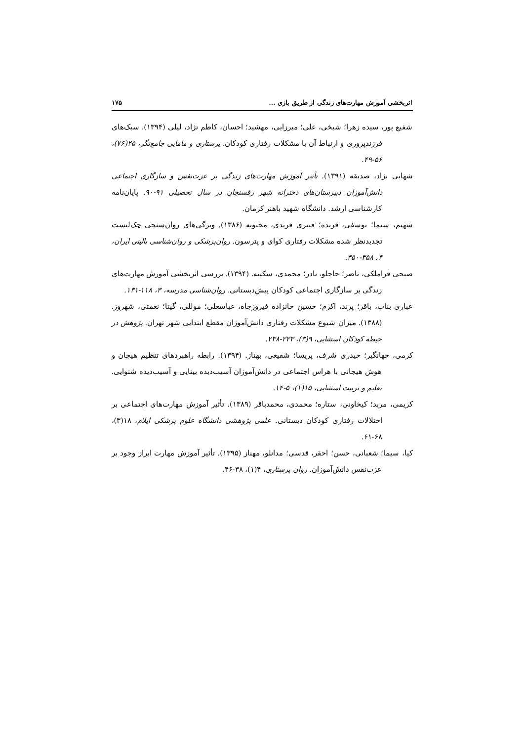اثربخشی آموزش مهارت‌های زندگی از طریق بازی ... ۱۷۵
شفیع پور، سیده زهرا؛ شیخی، علی؛ میرزایی، مهشید؛ احسان، کاظم نژاد، لیلی (۱۳۹۴). سبک‌های فرزندپروری و ارتباط آن با مشکلات رفتاری کودکان. پرستاری و مامایی جامع‌نگر، ۲۵(۷۶)، ۵۶-۴۹.
شهابی نژاد، صدیقه (۱۳۹۱). تأثیر آموزش مهارت‌های زندگی بر عزت‌نفس و سازگاری اجتماعی دانش‌آموزان دبیرستان‌های دخترانه شهر رفسنجان در سال تحصیلی ۹۱-۹۰. پایان‌نامه کارشناسی ارشد. دانشگاه شهید باهنر کرمان.
شهیم، سیما؛ یوسفی، فریده؛ قنبری فریدی، محبوبه (۱۳۸۶). ویژگی‌های روان‌سنجی چک‌لیست تجدیدنظر شده مشکلات رفتاری کوای و پترسون. روان‌پزشکی و روان‌شناسی بالینی ایران، ۴، ۳۵۸-۳۵۰.
صبحی قراملکی، ناصر؛ حاجلو، نادر؛ محمدی، سکینه. (۱۳۹۴). بررسی اثربخشی آموزش مهارت‌های زندگی بر سازگاری اجتماعی کودکان پیش‌دبستانی. روان‌شناسی مدرسه، ۳، ۱۱۸-۱۳۱.
غباری بناب، باقر؛ پرند، اکرم؛ حسین خانزاده فیروزجاه، عباسعلی؛ موللی، گیتا؛ نعمتی، شهروز. (۱۳۸۸). میزان شیوع مشکلات رفتاری دانش‌آموزان مقطع ابتدایی شهر تهران. پژوهش در حیطه کودکان استثنایی، ۹(۳)، ۲۲۳-۲۳۸.
کرمی، جهانگیر؛ حیدری شرف، پریسا؛ شفیعی، بهناز. (۱۳۹۴). رابطه راهبردهای تنظیم هیجان و هوش هیجانی با هراس اجتماعی در دانش‌آموزان آسیب‌دیده بینایی و آسیب‌دیده شنوایی. تعلیم و تربیت استثنایی، ۱۵(۱)، ۵-۱۴.
کریمی، مربد؛ کیخاونی، ستاره؛ محمدی، محمدباقر (۱۳۸۹). تأثیر آموزش مهارت‌های اجتماعی بر اختلالات رفتاری کودکان دبستانی. علمی پژوهشی دانشگاه علوم پزشکی ایلام، ۱۸(۳)، ۶۸-۶۱.
کیا، سیما؛ شعبانی، حسن؛ احقر، قدسی؛ مدانلو، مهناز (۱۳۹۵). تأثیر آموزش مهارت ابراز وجود بر عزت‌نفس دانش‌آموزان. روان پرستاری، ۴(۱)، ۳۸-۴۶.